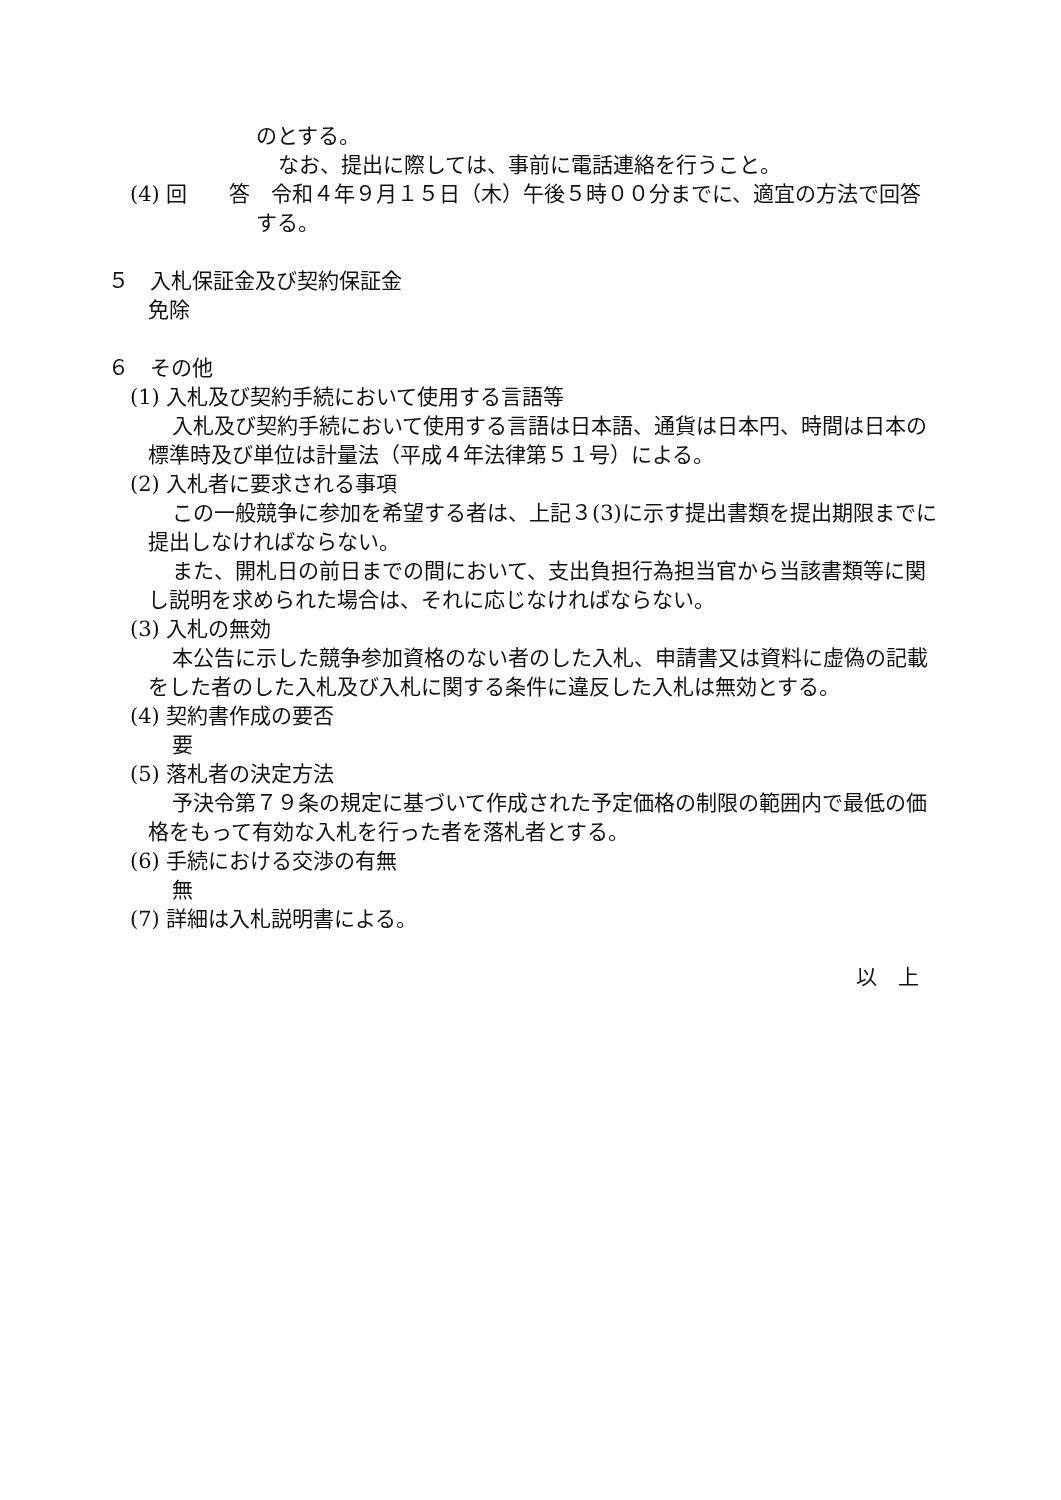のとする。
なお、提出に際しては、事前に電話連絡を行うこと。
(4) 回　　答　令和４年９月１５日（木）午後５時００分までに、適宜の方法で回答
する。
５　入札保証金及び契約保証金
免除
６　その他
(1) 入札及び契約手続において使用する言語等
入札及び契約手続において使用する言語は日本語、通貨は日本円、時間は日本の
標準時及び単位は計量法（平成４年法律第５１号）による。
(2) 入札者に要求される事項
この一般競争に参加を希望する者は、上記３(3)に示す提出書類を提出期限までに
提出しなければならない。
また、開札日の前日までの間において、支出負担行為担当官から当該書類等に関
し説明を求められた場合は、それに応じなければならない。
(3) 入札の無効
本公告に示した競争参加資格のない者のした入札、申請書又は資料に虚偽の記載
をした者のした入札及び入札に関する条件に違反した入札は無効とする。
(4) 契約書作成の要否
要
(5) 落札者の決定方法
予決令第７９条の規定に基づいて作成された予定価格の制限の範囲内で最低の価
格をもって有効な入札を行った者を落札者とする。
(6) 手続における交渉の有無
無
(7) 詳細は入札説明書による。
以　上